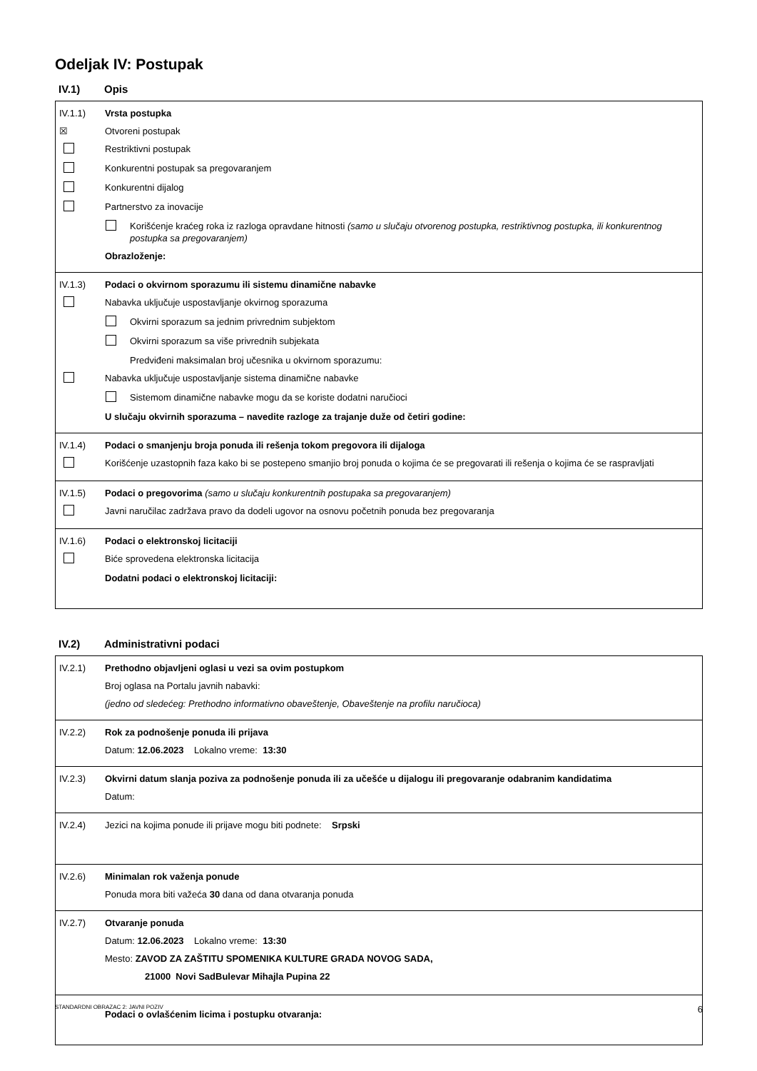Odeljak IV: Postupak
IV.1) Opis
IV.1.1) Vrsta postupka
☒
Otvoreni postupak
Restriktivni postupak
Konkurentni postupak sa pregovaranjem
Konkurentni dijalog
Partnerstvo za inovacije
Korišćenje kraćeg roka iz razloga opravdane hitnosti (samo u slučaju otvorenog postupka, restriktivnog postupka, ili konkurentnog postupka sa pregovaranjem)
Obrazloženje:
IV.1.3) Podaci o okvirnom sporazumu ili sistemu dinamične nabavke
Nabavka uključuje uspostavljanje okvirnog sporazuma
Okvirni sporazum sa jednim privrednim subjektom
Okvirni sporazum sa više privrednih subjekata
Predviđeni maksimalan broj učesnika u okvirnom sporazumu:
Nabavka uključuje uspostavljanje sistema dinamične nabavke
Sistemom dinamične nabavke mogu da se koriste dodatni naručioci
U slučaju okvirnih sporazuma – navedite razloge za trajanje duže od četiri godine:
IV.1.4) Podaci o smanjenju broja ponuda ili rešenja tokom pregovora ili dijaloga
Korišćenje uzastopnih faza kako bi se postepeno smanjio broj ponuda o kojima će se pregovarati ili rešenja o kojima će se raspravljati
IV.1.5) Podaci o pregovorima (samo u slučaju konkurentnih postupaka sa pregovaranjem)
Javni naručilac zadržava pravo da dodeli ugovor na osnovu početnih ponuda bez pregovaranja
IV.1.6) Podaci o elektronskoj licitaciji
Biće sprovedena elektronska licitacija
Dodatni podaci o elektronskoj licitaciji:
IV.2) Administrativni podaci
IV.2.1) Prethodno objavljeni oglasi u vezi sa ovim postupkom
Broj oglasa na Portalu javnih nabavki:
(jedno od sledećeg: Prethodno informativno obaveštenje, Obaveštenje na profilu naručioca)
IV.2.2) Rok za podnošenje ponuda ili prijava
Datum: 12.06.2023 Lokalno vreme: 13:30
IV.2.3) Okvirni datum slanja poziva za podnošenje ponuda ili za učešće u dijalogu ili pregovaranje odabranim kandidatima
Datum:
IV.2.4)
Jezici na kojima ponude ili prijave mogu biti podnete: Srpski
IV.2.6) Minimalan rok važenja ponude
Ponuda mora biti važeća 30 dana od dana otvaranja ponuda
IV.2.7) Otvaranje ponuda
Datum: 12.06.2023 Lokalno vreme: 13:30
Mesto: ZAVOD ZA ZAŠTITU SPOMENIKA KULTURE GRADA NOVOG SADA,
21000 Novi SadBulevar Mihajla Pupina 22
Podaci o ovlašćenim licima i postupku otvaranja:
STANDARDNI OBRAZAC 2: JAVNI POZIV 6